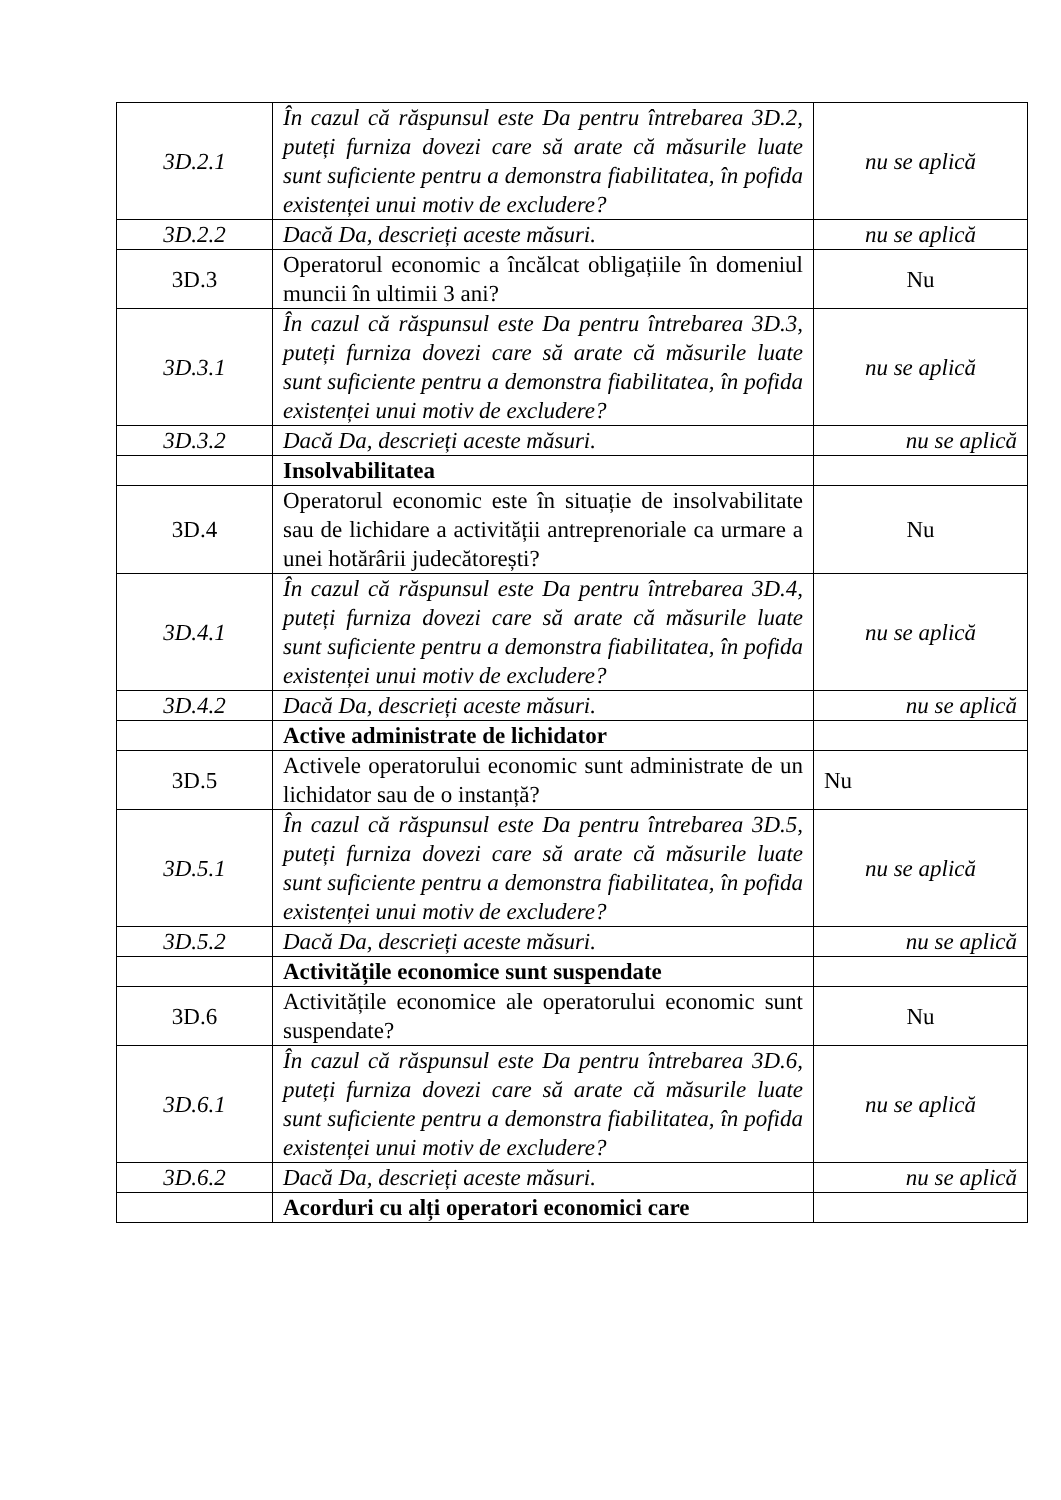| 3D.2.1 | În cazul că răspunsul este Da pentru întrebarea 3D.2, puteți furniza dovezi care să arate că măsurile luate sunt suficiente pentru a demonstra fiabilitatea, în pofida existenței unui motiv de excludere? | nu se aplică |
| 3D.2.2 | Dacă Da, descrieți aceste măsuri. | nu se aplică |
| 3D.3 | Operatorul economic a încălcat obligațiile în domeniul muncii în ultimii 3 ani? | Nu |
| 3D.3.1 | În cazul că răspunsul este Da pentru întrebarea 3D.3, puteți furniza dovezi care să arate că măsurile luate sunt suficiente pentru a demonstra fiabilitatea, în pofida existenței unui motiv de excludere? | nu se aplică |
| 3D.3.2 | Dacă Da, descrieți aceste măsuri. | nu se aplică |
| | Insolvabilitatea | |
| 3D.4 | Operatorul economic este în situație de insolvabilitate sau de lichidare a activității antreprenoriale ca urmare a unei hotărârii judecătorești? | Nu |
| 3D.4.1 | În cazul că răspunsul este Da pentru întrebarea 3D.4, puteți furniza dovezi care să arate că măsurile luate sunt suficiente pentru a demonstra fiabilitatea, în pofida existenței unui motiv de excludere? | nu se aplică |
| 3D.4.2 | Dacă Da, descrieți aceste măsuri. | nu se aplică |
| | Active administrate de lichidator | |
| 3D.5 | Activele operatorului economic sunt administrate de un lichidator sau de o instanță? | Nu |
| 3D.5.1 | În cazul că răspunsul este Da pentru întrebarea 3D.5, puteți furniza dovezi care să arate că măsurile luate sunt suficiente pentru a demonstra fiabilitatea, în pofida existenței unui motiv de excludere? | nu se aplică |
| 3D.5.2 | Dacă Da, descrieți aceste măsuri. | nu se aplică |
| | Activitățile economice sunt suspendate | |
| 3D.6 | Activitățile economice ale operatorului economic sunt suspendate? | Nu |
| 3D.6.1 | În cazul că răspunsul este Da pentru întrebarea 3D.6, puteți furniza dovezi care să arate că măsurile luate sunt suficiente pentru a demonstra fiabilitatea, în pofida existenței unui motiv de excludere? | nu se aplică |
| 3D.6.2 | Dacă Da, descrieți aceste măsuri. | nu se aplică |
| | Acorduri cu alți operatori economici care | |